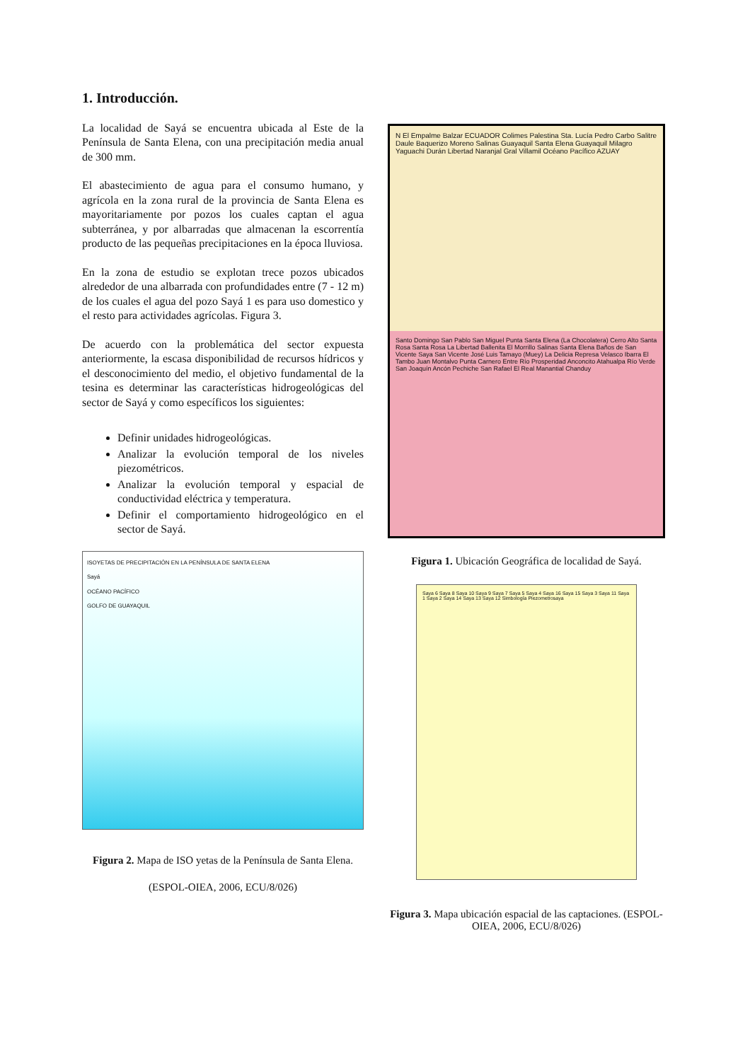1. Introducción.
La localidad de Sayá se encuentra ubicada al Este de la Península de Santa Elena, con una precipitación media anual de 300 mm.
El abastecimiento de agua para el consumo humano, y agrícola en la zona rural de la provincia de Santa Elena es mayoritariamente por pozos los cuales captan el agua subterránea, y por albarradas que almacenan la escorrentía producto de las pequeñas precipitaciones en la época lluviosa.
En la zona de estudio se explotan trece pozos ubicados alrededor de una albarrada con profundidades entre (7 - 12 m) de los cuales el agua del pozo Sayá 1 es para uso domestico y el resto para actividades agrícolas. Figura 3.
De acuerdo con la problemática del sector expuesta anteriormente, la escasa disponibilidad de recursos hídricos y el desconocimiento del medio, el objetivo fundamental de la tesina es determinar las características hidrogeológicas del sector de Sayá y como específicos los siguientes:
Definir unidades hidrogeológicas.
Analizar la evolución temporal de los niveles piezométricos.
Analizar la evolución temporal y espacial de conductividad eléctrica y temperatura.
Definir el comportamiento hidrogeológico en el sector de Sayá.
ISOYETAS DE PRECIPITACIÓN EN LA PENÍNSULA DE SANTA ELENA
Sayá
OCÉANO PACÍFICO
GOLFO DE GUAYAQUIL
Figura 2. Mapa de ISO yetas de la Península de Santa Elena. (ESPOL-OIEA, 2006, ECU/8/026)
N El Empalme Balzar ECUADOR Colimes Palestina Sta. Lucía Pedro Carbo Salitre Daule Baquerizo Moreno Salinas Guayaquil Santa Elena Guayaquil Milagro Yaguachi Durán Libertad Naranjal Gral Villamil Océano Pacífico AZUAY
Santo Domingo San Pablo San Miguel Punta Santa Elena (La Chocolatera) Cerro Alto Santa Rosa Santa Rosa La Libertad Ballenita El Morrillo Salinas Santa Elena Baños de San Vicente Saya San Vicente José Luis Tamayo (Muey) La Delicia Represa Velasco Ibarra El Tambo Juan Montalvo Punta Carnero Entre Río Prosperidad Anconcito Atahualpa Río Verde San Joaquín Ancón Pechiche San Rafael El Real Manantial Chanduy
Figura 1. Ubicación Geográfica de localidad de Sayá.
Saya 6 Saya 8 Saya 10 Saya 9 Saya 7 Saya 5 Saya 4 Saya 16 Saya 15 Saya 3 Saya 11 Saya 1 Saya 2 Saya 14 Saya 13 Saya 12 Simbología Piezometrosaya
Figura 3. Mapa ubicación espacial de las captaciones. (ESPOL-OIEA, 2006, ECU/8/026)